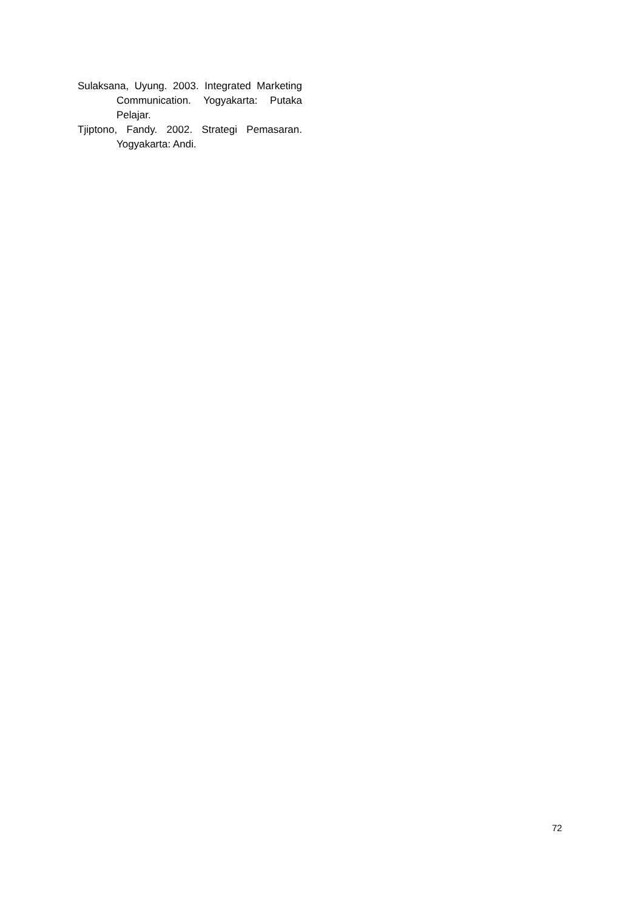Sulaksana, Uyung. 2003. Integrated Marketing Communication. Yogyakarta: Putaka Pelajar.
Tjiptono, Fandy. 2002. Strategi Pemasaran. Yogyakarta: Andi.
72